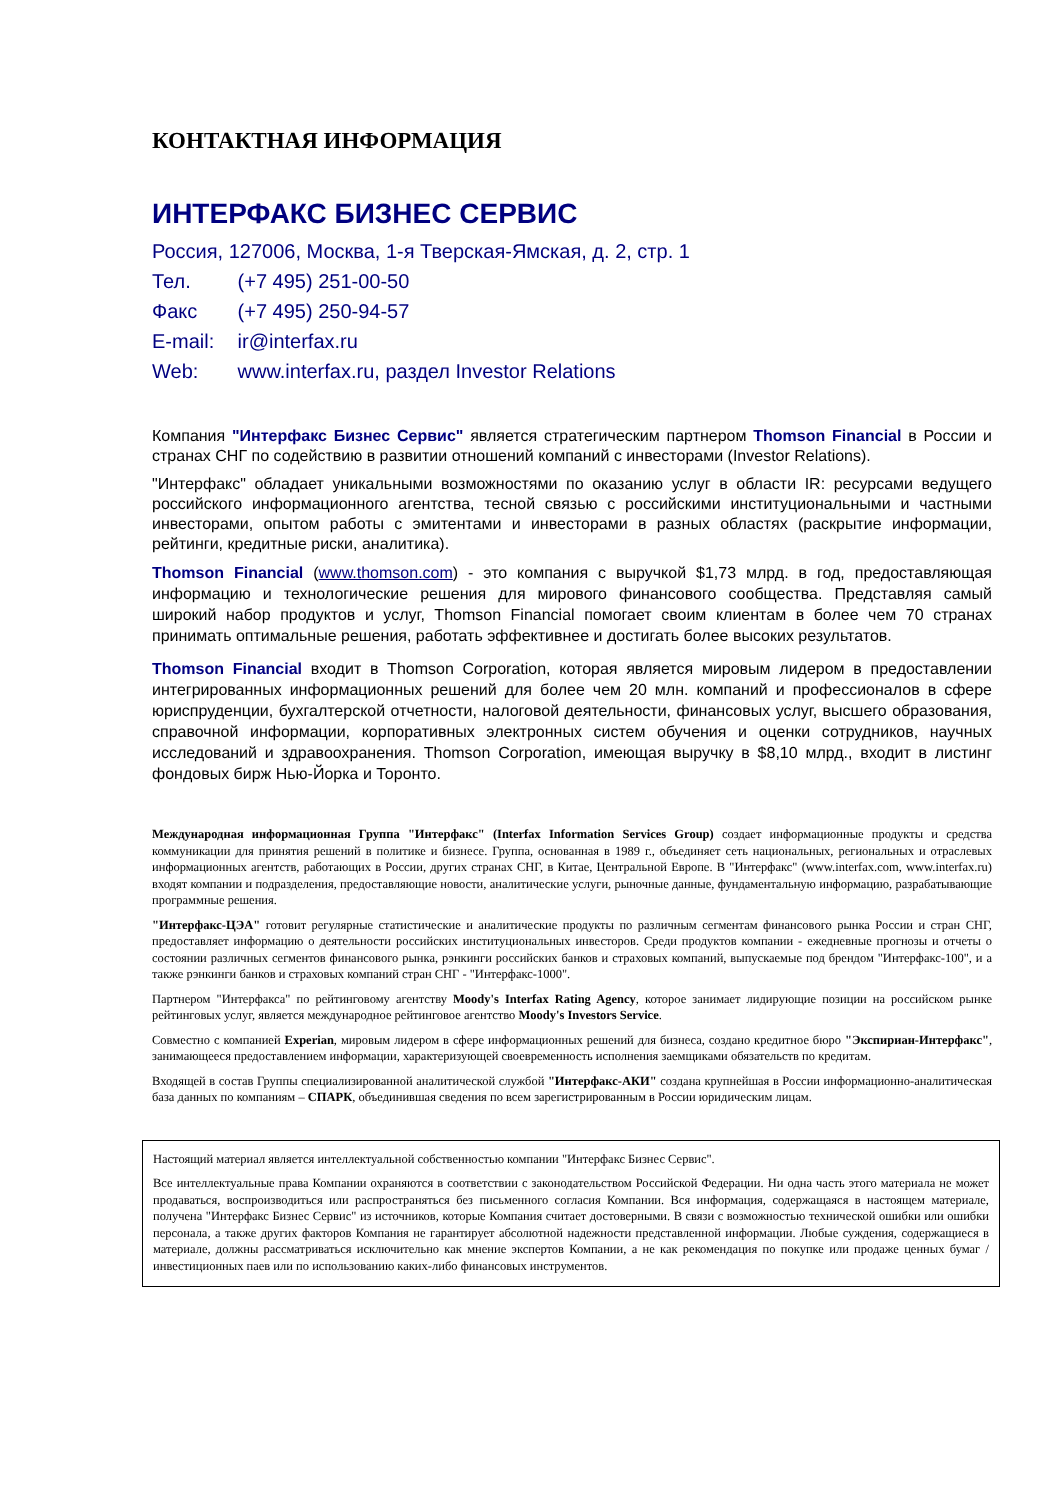КОНТАКТНАЯ ИНФОРМАЦИЯ
ИНТЕРФАКС БИЗНЕС СЕРВИС
Россия, 127006, Москва, 1-я Тверская-Ямская, д. 2, стр. 1
Тел. (+7 495) 251-00-50
Факс (+7 495) 250-94-57
E-mail: ir@interfax.ru
Web: www.interfax.ru, раздел Investor Relations
Компания "Интерфакс Бизнес Сервис" является стратегическим партнером Thomson Financial в России и странах СНГ по содействию в развитии отношений компаний с инвесторами (Investor Relations).
"Интерфакс" обладает уникальными возможностями по оказанию услуг в области IR: ресурсами ведущего российского информационного агентства, тесной связью с российскими институциональными и частными инвесторами, опытом работы с эмитентами и инвесторами в разных областях (раскрытие информации, рейтинги, кредитные риски, аналитика).
Thomson Financial (www.thomson.com) - это компания с выручкой $1,73 млрд. в год, предоставляющая информацию и технологические решения для мирового финансового сообщества. Представляя самый широкий набор продуктов и услуг, Thomson Financial помогает своим клиентам в более чем 70 странах принимать оптимальные решения, работать эффективнее и достигать более высоких результатов.
Thomson Financial входит в Thomson Corporation, которая является мировым лидером в предоставлении интегрированных информационных решений для более чем 20 млн. компаний и профессионалов в сфере юриспруденции, бухгалтерской отчетности, налоговой деятельности, финансовых услуг, высшего образования, справочной информации, корпоративных электронных систем обучения и оценки сотрудников, научных исследований и здравоохранения. Thomson Corporation, имеющая выручку в $8,10 млрд., входит в листинг фондовых бирж Нью-Йорка и Торонто.
Международная информационная Группа "Интерфакс" (Interfax Information Services Group) создает информационные продукты и средства коммуникации для принятия решений в политике и бизнесе. Группа, основанная в 1989 г., объединяет сеть национальных, региональных и отраслевых информационных агентств, работающих в России, других странах СНГ, в Китае, Центральной Европе. В "Интерфакс" (www.interfax.com, www.interfax.ru) входят компании и подразделения, предоставляющие новости, аналитические услуги, рыночные данные, фундаментальную информацию, разрабатывающие программные решения.
"Интерфакс-ЦЭА" готовит регулярные статистические и аналитические продукты по различным сегментам финансового рынка России и стран СНГ, предоставляет информацию о деятельности российских институциональных инвесторов. Среди продуктов компании - ежедневные прогнозы и отчеты о состоянии различных сегментов финансового рынка, рэнкинги российских банков и страховых компаний, выпускаемые под брендом "Интерфакс-100", и а также рэнкинги банков и страховых компаний стран СНГ - "Интерфакс-1000".
Партнером "Интерфакса" по рейтинговому агентству Moody's Interfax Rating Agency, которое занимает лидирующие позиции на российском рынке рейтинговых услуг, является международное рейтинговое агентство Moody's Investors Service.
Совместно с компанией Experian, мировым лидером в сфере информационных решений для бизнеса, создано кредитное бюро "Экспириан-Интерфакс", занимающееся предоставлением информации, характеризующей своевременность исполнения заемщиками обязательств по кредитам.
Входящей в состав Группы специализированной аналитической службой "Интерфакс-АКИ" создана крупнейшая в России информационно-аналитическая база данных по компаниям – СПАРК, объединившая сведения по всем зарегистрированным в России юридическим лицам.
Настоящий материал является интеллектуальной собственностью компании "Интерфакс Бизнес Сервис".
Все интеллектуальные права Компании охраняются в соответствии с законодательством Российской Федерации. Ни одна часть этого материала не может продаваться, воспроизводиться или распространяться без письменного согласия Компании. Вся информация, содержащаяся в настоящем материале, получена "Интерфакс Бизнес Сервис" из источников, которые Компания считает достоверными. В связи с возможностью технической ошибки или ошибки персонала, а также других факторов Компания не гарантирует абсолютной надежности представленной информации. Любые суждения, содержащиеся в материале, должны рассматриваться исключительно как мнение экспертов Компании, а не как рекомендация по покупке или продаже ценных бумаг / инвестиционных паев или по использованию каких-либо финансовых инструментов.